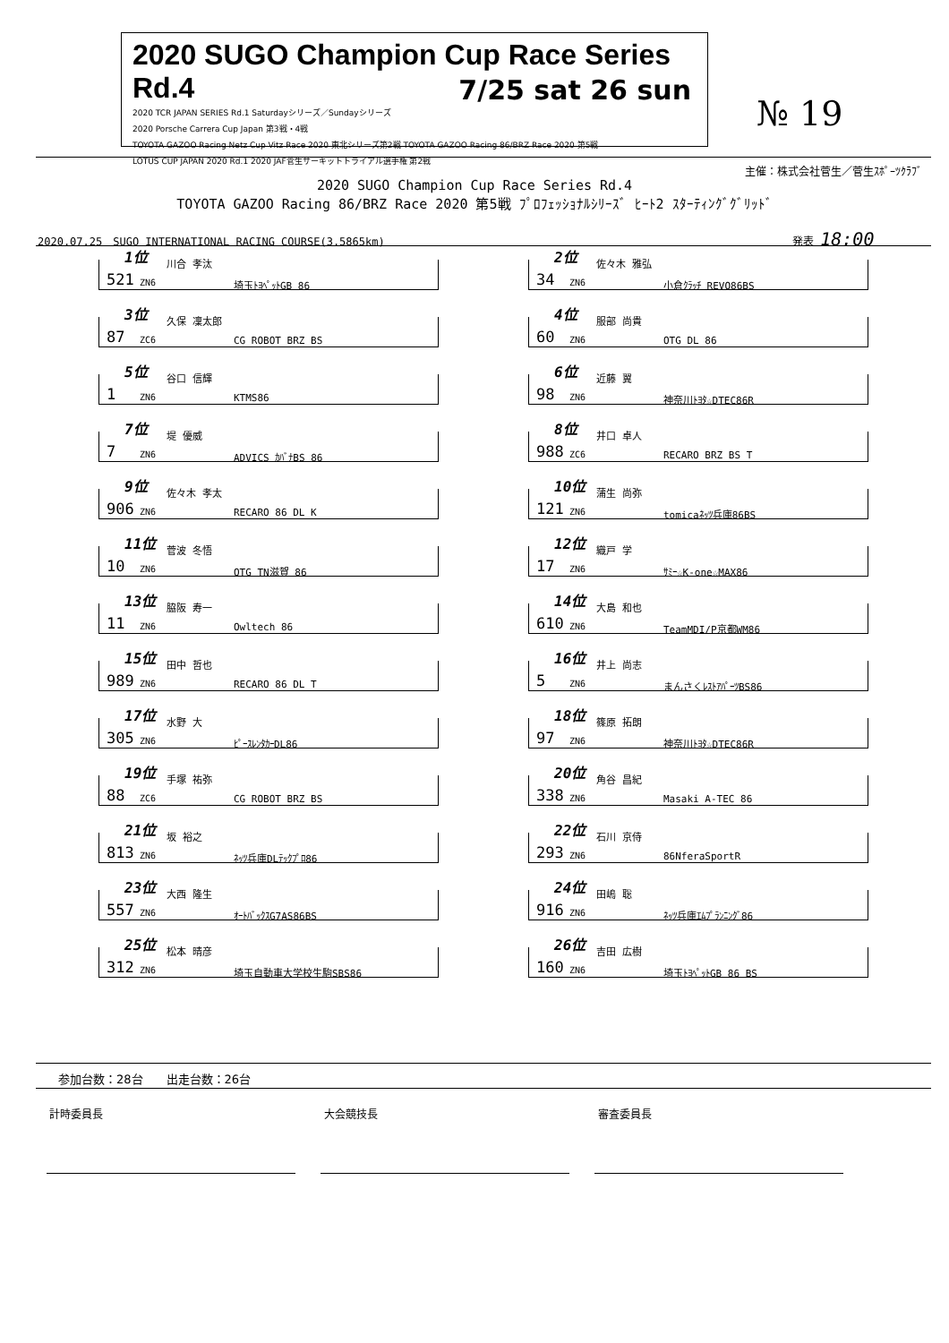2020 SUGO Champion Cup Race Series Rd.4
2020 TCR JAPAN SERIES Rd.1 Saturdayシリーズ／Sundayシリーズ
2020 Porsche Carrera Cup Japan 第3戦・4戦
TOYOTA GAZOO Racing Netz Cup Vitz Race 2020 東北シリーズ第2戦 TOYOTA GAZOO Racing 86/BRZ Race 2020 第5戦
LOTUS CUP JAPAN 2020 Rd.1 2020 JAF菅生サーキットトライアル選手権 第2戦
7/25 sat 26 sun
№ 19
主催：株式会社菅生／菅生ｽﾎﾟｰﾂｸﾗﾌﾞ
2020 SUGO Champion Cup Race Series Rd.4
TOYOTA GAZOO Racing 86/BRZ Race 2020 第5戦 ﾌﾟﾛﾌｪｯｼｮﾅﾙｼﾘｰｽﾞ ﾋｰﾄ2 ｽﾀｰﾃｨﾝｸﾞｸﾞﾘｯﾄﾞ
2020.07.25　SUGO INTERNATIONAL RACING COURSE(3.5865km)
発表 18:00
1位 川合 孝汰
521 ZN6 埼玉ﾄﾖﾍﾟｯﾄGB 86
2位 佐々木 雅弘
34 ZN6 小倉ｸﾗｯﾁ REVO86BS
3位 久保 凜太郎
87 ZC6 CG ROBOT BRZ BS
4位 服部 尚貴
60 ZN6 OTG DL 86
5位 谷口 信輝
1 ZN6 KTMS86
6位 近藤 翼
98 ZN6 神奈川ﾄﾖﾀ☆DTEC86R
7位 堤 優威
7 ZN6 ADVICS ｶﾊﾞﾅBS 86
8位 井口 卓人
988 ZC6 RECARO BRZ BS T
9位 佐々木 孝太
906 ZN6 RECARO 86 DL K
10位 蒲生 尚弥
121 ZN6 tomicaﾈｯﾂ兵庫86BS
11位 菅波 冬悟
10 ZN6 OTG TN滋賀 86
12位 織戸 学
17 ZN6 ｻﾐｰ☆K-one☆MAX86
13位 脇阪 寿一
11 ZN6 Owltech 86
14位 大島 和也
610 ZN6 TeamMDI/P京都WM86
15位 田中 哲也
989 ZN6 RECARO 86 DL T
16位 井上 尚志
5 ZN6 まんさくﾚｽﾄｱﾊﾟｰﾂBS86
17位 水野 大
305 ZN6 ﾋﾟｰｽﾚﾝﾀｶｰDL86
18位 篠原 拓朗
97 ZN6 神奈川ﾄﾖﾀ☆DTEC86R
19位 手塚 祐弥
88 ZC6 CG ROBOT BRZ BS
20位 角谷 昌紀
338 ZN6 Masaki A-TEC 86
21位 坂 裕之
813 ZN6 ﾈｯﾂ兵庫DLﾃｯｸﾌﾟﾛ86
22位 石川 京侍
293 ZN6 86NferaSportR
23位 大西 隆生
557 ZN6 ｵｰﾄﾊﾞｯｸｽG7AS86BS
24位 田嶋 聡
916 ZN6 ﾈｯﾂ兵庫ｴﾑﾌﾟﾗﾝﾆﾝｸﾞ86
25位 松本 晴彦
312 ZN6 埼玉自動車大学校生駒SBS86
26位 吉田 広樹
160 ZN6 埼玉ﾄﾖﾍﾟｯﾄGB 86 BS
参加台数：28台　　出走台数：26台
計時委員長 大会競技長 審査委員長